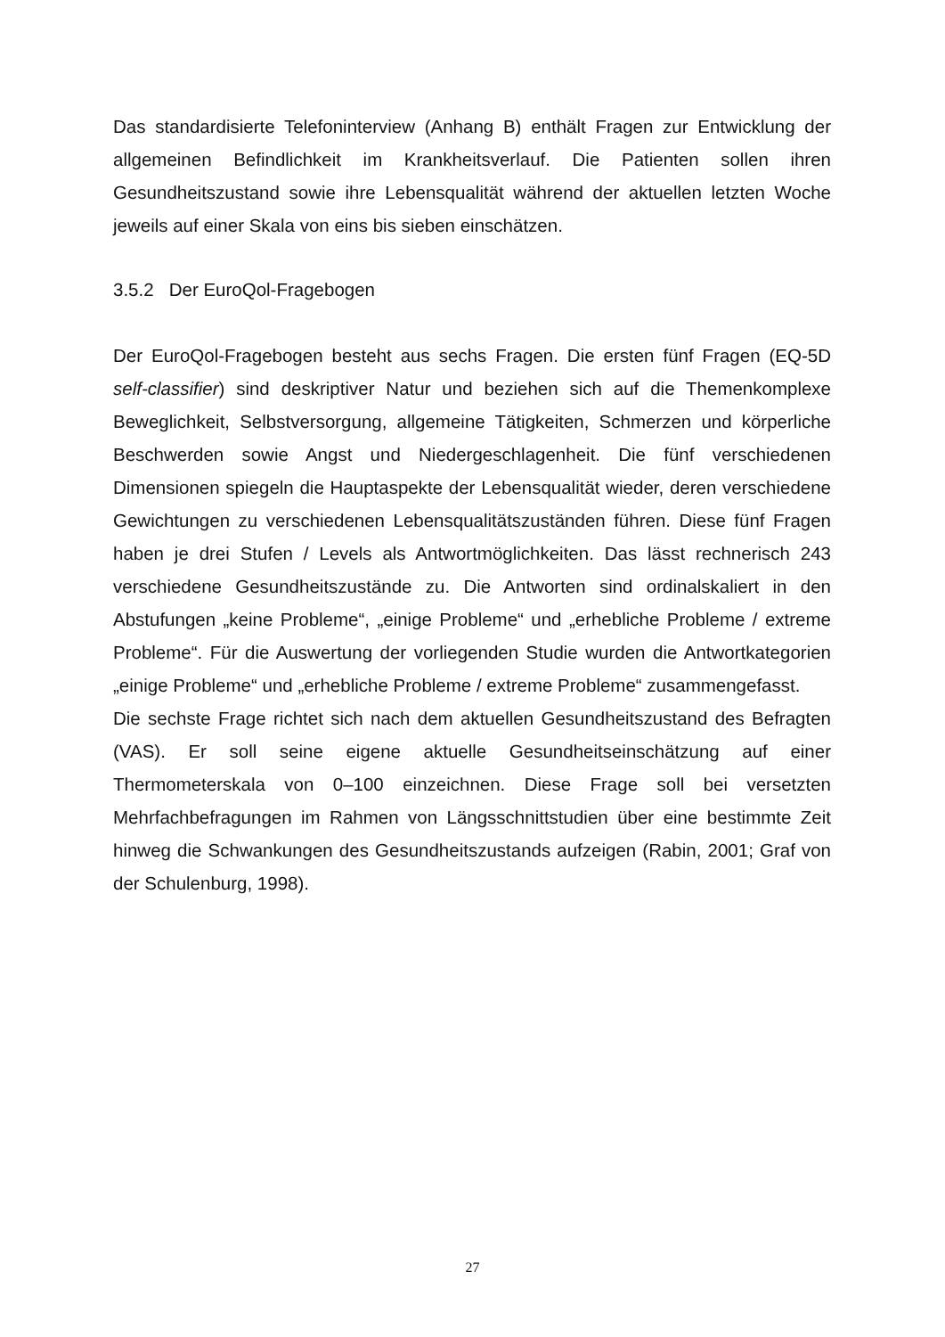Das standardisierte Telefoninterview (Anhang B) enthält Fragen zur Entwicklung der allgemeinen Befindlichkeit im Krankheitsverlauf. Die Patienten sollen ihren Gesundheitszustand sowie ihre Lebensqualität während der aktuellen letzten Woche jeweils auf einer Skala von eins bis sieben einschätzen.
3.5.2 Der EuroQol-Fragebogen
Der EuroQol-Fragebogen besteht aus sechs Fragen. Die ersten fünf Fragen (EQ-5D self-classifier) sind deskriptiver Natur und beziehen sich auf die Themenkomplexe Beweglichkeit, Selbstversorgung, allgemeine Tätigkeiten, Schmerzen und körperliche Beschwerden sowie Angst und Niedergeschlagenheit. Die fünf verschiedenen Dimensionen spiegeln die Hauptaspekte der Lebensqualität wieder, deren verschiedene Gewichtungen zu verschiedenen Lebensqualitätszuständen führen. Diese fünf Fragen haben je drei Stufen / Levels als Antwortmöglichkeiten. Das lässt rechnerisch 243 verschiedene Gesundheitszustände zu. Die Antworten sind ordinalskaliert in den Abstufungen „keine Probleme“, „einige Probleme“ und „erhebliche Probleme / extreme Probleme“. Für die Auswertung der vorliegenden Studie wurden die Antwortkategorien „einige Probleme“ und „erhebliche Probleme / extreme Probleme“ zusammengefasst.
Die sechste Frage richtet sich nach dem aktuellen Gesundheitszustand des Befragten (VAS). Er soll seine eigene aktuelle Gesundheitseinschätzung auf einer Thermometerskala von 0–100 einzeichnen. Diese Frage soll bei versetzten Mehrfachbefragungen im Rahmen von Längsschnittstudien über eine bestimmte Zeit hinweg die Schwankungen des Gesundheitszustands aufzeigen (Rabin, 2001; Graf von der Schulenburg, 1998).
27